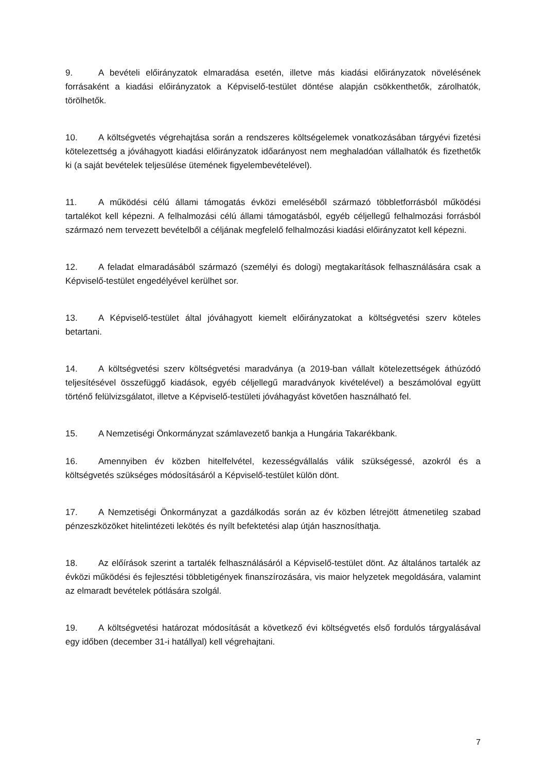9. A bevételi előirányzatok elmaradása esetén, illetve más kiadási előirányzatok növelésének forrásaként a kiadási előirányzatok a Képviselő-testület döntése alapján csökkenthetők, zárolhatók, törölhetők.
10. A költségvetés végrehajtása során a rendszeres költségelemek vonatkozásában tárgyévi fizetési kötelezettség a jóváhagyott kiadási előirányzatok időarányost nem meghaladóan vállalhatók és fizethetők ki (a saját bevételek teljesülése ütemének figyelembevételével).
11. A működési célú állami támogatás évközi emeléséből származó többletforrásból működési tartalékot kell képezni. A felhalmozási célú állami támogatásból, egyéb céljellegű felhalmozási forrásból származó nem tervezett bevételből a céljának megfelelő felhalmozási kiadási előirányzatot kell képezni.
12. A feladat elmaradásából származó (személyi és dologi) megtakarítások felhasználására csak a Képviselő-testület engedélyével kerülhet sor.
13. A Képviselő-testület által jóváhagyott kiemelt előirányzatokat a költségvetési szerv köteles betartani.
14. A költségvetési szerv költségvetési maradványa (a 2019-ban vállalt kötelezettségek áthúzódó teljesítésével összefüggő kiadások, egyéb céljellegű maradványok kivételével) a beszámolóval együtt történő felülvizsgálatot, illetve a Képviselő-testületi jóváhagyást követően használható fel.
15. A Nemzetiségi Önkormányzat számlavezető bankja a Hungária Takarékbank.
16. Amennyiben év közben hitelfelvétel, kezességvállalás válik szükségessé, azokról és a költségvetés szükséges módosításáról a Képviselő-testület külön dönt.
17. A Nemzetiségi Önkormányzat a gazdálkodás során az év közben létrejött átmenetileg szabad pénzeszközöket hitelintézeti lekötés és nyílt befektetési alap útján hasznosíthatja.
18. Az előírások szerint a tartalék felhasználásáról a Képviselő-testület dönt. Az általános tartalék az évközi működési és fejlesztési többletigények finanszírozására, vis maior helyzetek megoldására, valamint az elmaradt bevételek pótlására szolgál.
19. A költségvetési határozat módosítását a következő évi költségvetés első fordulós tárgyalásával egy időben (december 31-i hatállyal) kell végrehajtani.
7